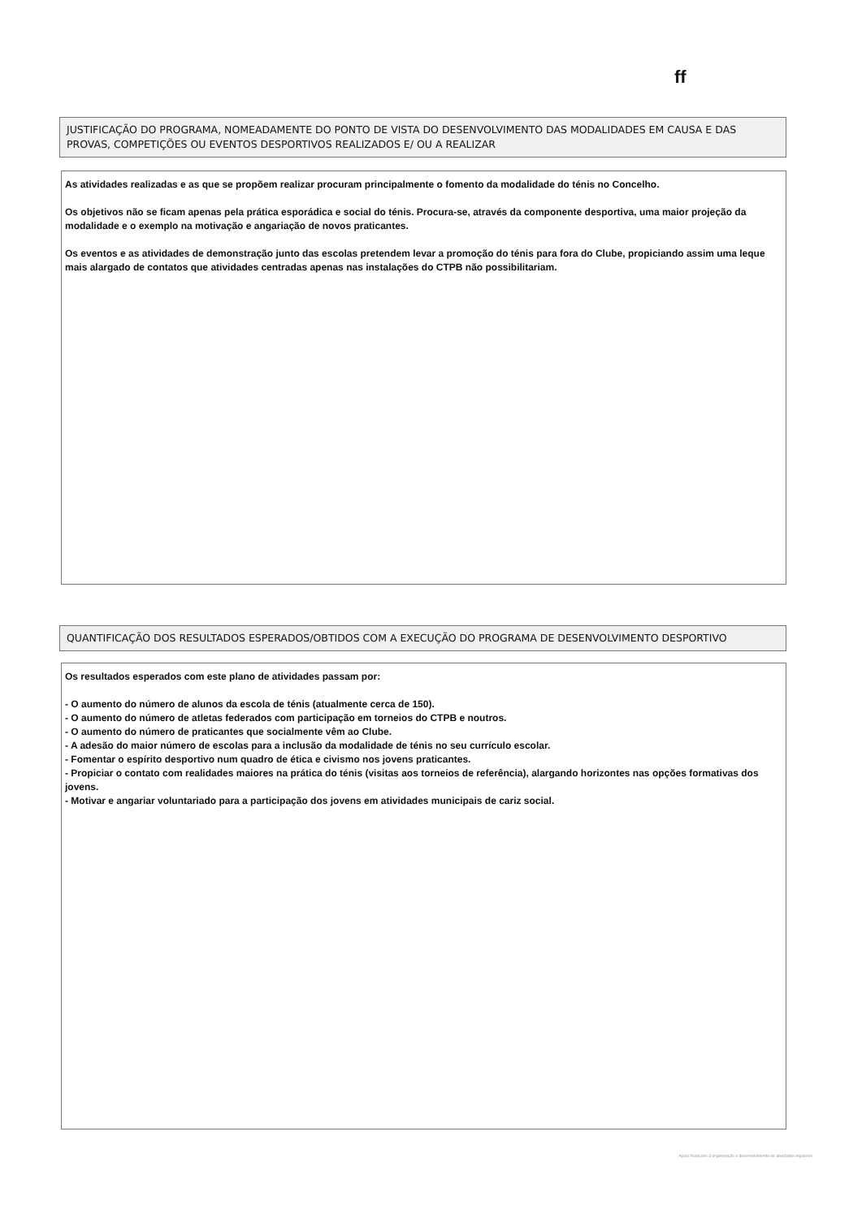ff
JUSTIFICAÇÃO DO PROGRAMA, NOMEADAMENTE DO PONTO DE VISTA DO DESENVOLVIMENTO DAS MODALIDADES EM CAUSA E DAS PROVAS, COMPETIÇÕES OU EVENTOS DESPORTIVOS REALIZADOS E/ OU A REALIZAR
As atividades realizadas e as que se propõem realizar procuram principalmente o fomento da modalidade do ténis no Concelho.
Os objetivos não se ficam apenas pela prática esporádica e social do ténis. Procura-se, através da componente desportiva, uma maior projeção da modalidade e o exemplo na motivação e angariação de novos praticantes.
Os eventos e as atividades de demonstração junto das escolas pretendem levar a promoção do ténis para fora do Clube, propiciando assim uma leque mais alargado de contatos que atividades centradas apenas nas instalações do CTPB não possibilitariam.
QUANTIFICAÇÃO DOS RESULTADOS ESPERADOS/OBTIDOS COM A EXECUÇÃO DO PROGRAMA DE DESENVOLVIMENTO DESPORTIVO
Os resultados esperados com este plano de atividades passam por:
- O aumento do número de alunos da escola de ténis (atualmente cerca de 150).
- O aumento do número de atletas federados com participação em torneios do CTPB e noutros.
- O aumento do número de praticantes que socialmente vêm ao Clube.
- A adesão do maior número de escolas para a inclusão da modalidade de ténis no seu currículo escolar.
- Fomentar o espírito desportivo num quadro de ética e civismo nos jovens praticantes.
- Propiciar o contato com realidades maiores na prática do ténis (visitas aos torneios de referência), alargando horizontes nas opções formativas dos jovens.
- Motivar e angariar voluntariado para a participação dos jovens em atividades municipais de cariz social.
Apoio financeiro à organização e desenvolvimento de atividades regulares